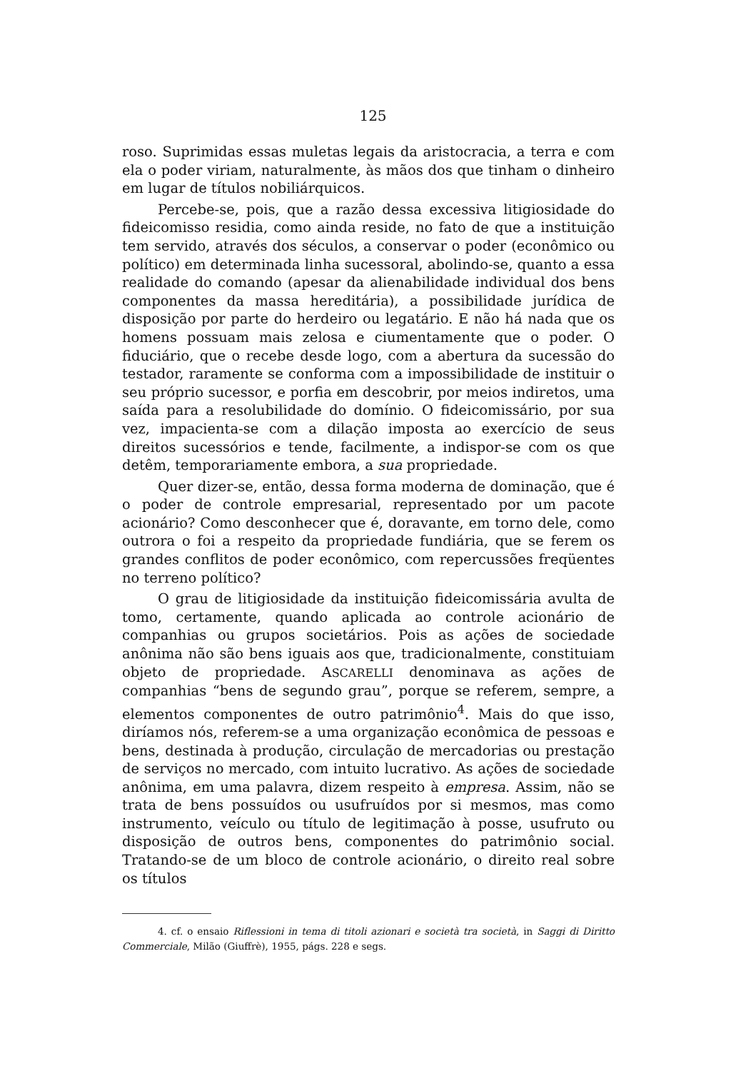125
roso. Suprimidas essas muletas legais da aristocracia, a terra e com ela o poder viriam, naturalmente, às mãos dos que tinham o dinheiro em lugar de títulos nobiliárquicos.
Percebe-se, pois, que a razão dessa excessiva litigiosidade do fideicomisso residia, como ainda reside, no fato de que a instituição tem servido, através dos séculos, a conservar o poder (econômico ou político) em determinada linha sucessoral, abolindo-se, quanto a essa realidade do comando (apesar da alienabilidade individual dos bens componentes da massa hereditária), a possibilidade jurídica de disposição por parte do herdeiro ou legatário. E não há nada que os homens possuam mais zelosa e ciumentamente que o poder. O fiduciário, que o recebe desde logo, com a abertura da sucessão do testador, raramente se conforma com a impossibilidade de instituir o seu próprio sucessor, e porfia em descobrir, por meios indiretos, uma saída para a resolubilidade do domínio. O fideicomissário, por sua vez, impacienta-se com a dilação imposta ao exercício de seus direitos sucessórios e tende, facilmente, a indispor-se com os que detêm, temporariamente embora, a sua propriedade.
Quer dizer-se, então, dessa forma moderna de dominação, que é o poder de controle empresarial, representado por um pacote acionário? Como desconhecer que é, doravante, em torno dele, como outrora o foi a respeito da propriedade fundiária, que se ferem os grandes conflitos de poder econômico, com repercussões freqüentes no terreno político?
O grau de litigiosidade da instituição fideicomissária avulta de tomo, certamente, quando aplicada ao controle acionário de companhias ou grupos societários. Pois as ações de sociedade anônima não são bens iguais aos que, tradicionalmente, constituiam objeto de propriedade. ASCARELLI denominava as ações de companhias “bens de segundo grau”, porque se referem, sempre, a elementos componentes de outro patrimônio<sup>4</sup>. Mais do que isso, diríamos nós, referem-se a uma organização econômica de pessoas e bens, destinada à produção, circulação de mercadorias ou prestação de serviços no mercado, com intuito lucrativo. As ações de sociedade anônima, em uma palavra, dizem respeito à empresa. Assim, não se trata de bens possuídos ou usufruídos por si mesmos, mas como instrumento, veículo ou título de legitimação à posse, usufruto ou disposição de outros bens, componentes do patrimônio social. Tratando-se de um bloco de controle acionário, o direito real sobre os títulos
4. cf. o ensaio Riflessioni in tema di titoli azionari e società tra società, in Saggi di Diritto Commerciale, Milão (Giuffrè), 1955, págs. 228 e segs.